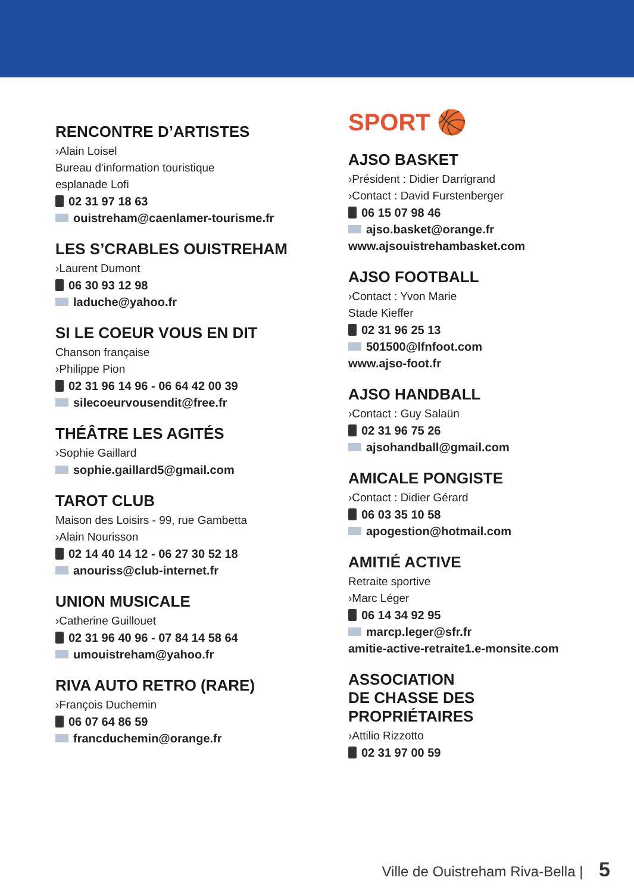RENCONTRE D’ARTISTES
›Alain Loisel
Bureau d'information touristique
esplanade Lofi
02 31 97 18 63
ouistreham@caenlamer-tourisme.fr
LES S’CRABLES OUISTREHAM
›Laurent Dumont
06 30 93 12 98
laduche@yahoo.fr
SI LE COEUR VOUS EN DIT
Chanson française
›Philippe Pion
02 31 96 14 96 - 06 64 42 00 39
silecoeurvousendit@free.fr
THÉÂTRE LES AGITÉS
›Sophie Gaillard
sophie.gaillard5@gmail.com
TAROT CLUB
Maison des Loisirs - 99, rue Gambetta
›Alain Nourisson
02 14 40 14 12 - 06 27 30 52 18
anouriss@club-internet.fr
UNION MUSICALE
›Catherine Guillouet
02 31 96 40 96 - 07 84 14 58 64
umouistreham@yahoo.fr
RIVA AUTO RETRO (RARE)
›François Duchemin
06 07 64 86 59
francduchemin@orange.fr
SPORT 🏀
AJSO BASKET
›Président : Didier Darrigrand
›Contact : David Furstenberger
06 15 07 98 46
ajso.basket@orange.fr
www.ajsouistrehambasket.com
AJSO FOOTBALL
›Contact : Yvon Marie
Stade Kieffer
02 31 96 25 13
501500@lfnfoot.com
www.ajso-foot.fr
AJSO HANDBALL
›Contact : Guy Salaün
02 31 96 75 26
ajsohandball@gmail.com
AMICALE PONGISTE
›Contact : Didier Gérard
06 03 35 10 58
apogestion@hotmail.com
AMITIÉ ACTIVE
Retraite sportive
›Marc Léger
06 14 34 92 95
marcp.leger@sfr.fr
amitie-active-retraite1.e-monsite.com
ASSOCIATION
DE CHASSE DES
PROPRIÉTAIRES
›Attilio Rizzotto
02 31 97 00 59
Ville de Ouistreham Riva-Bella | 5